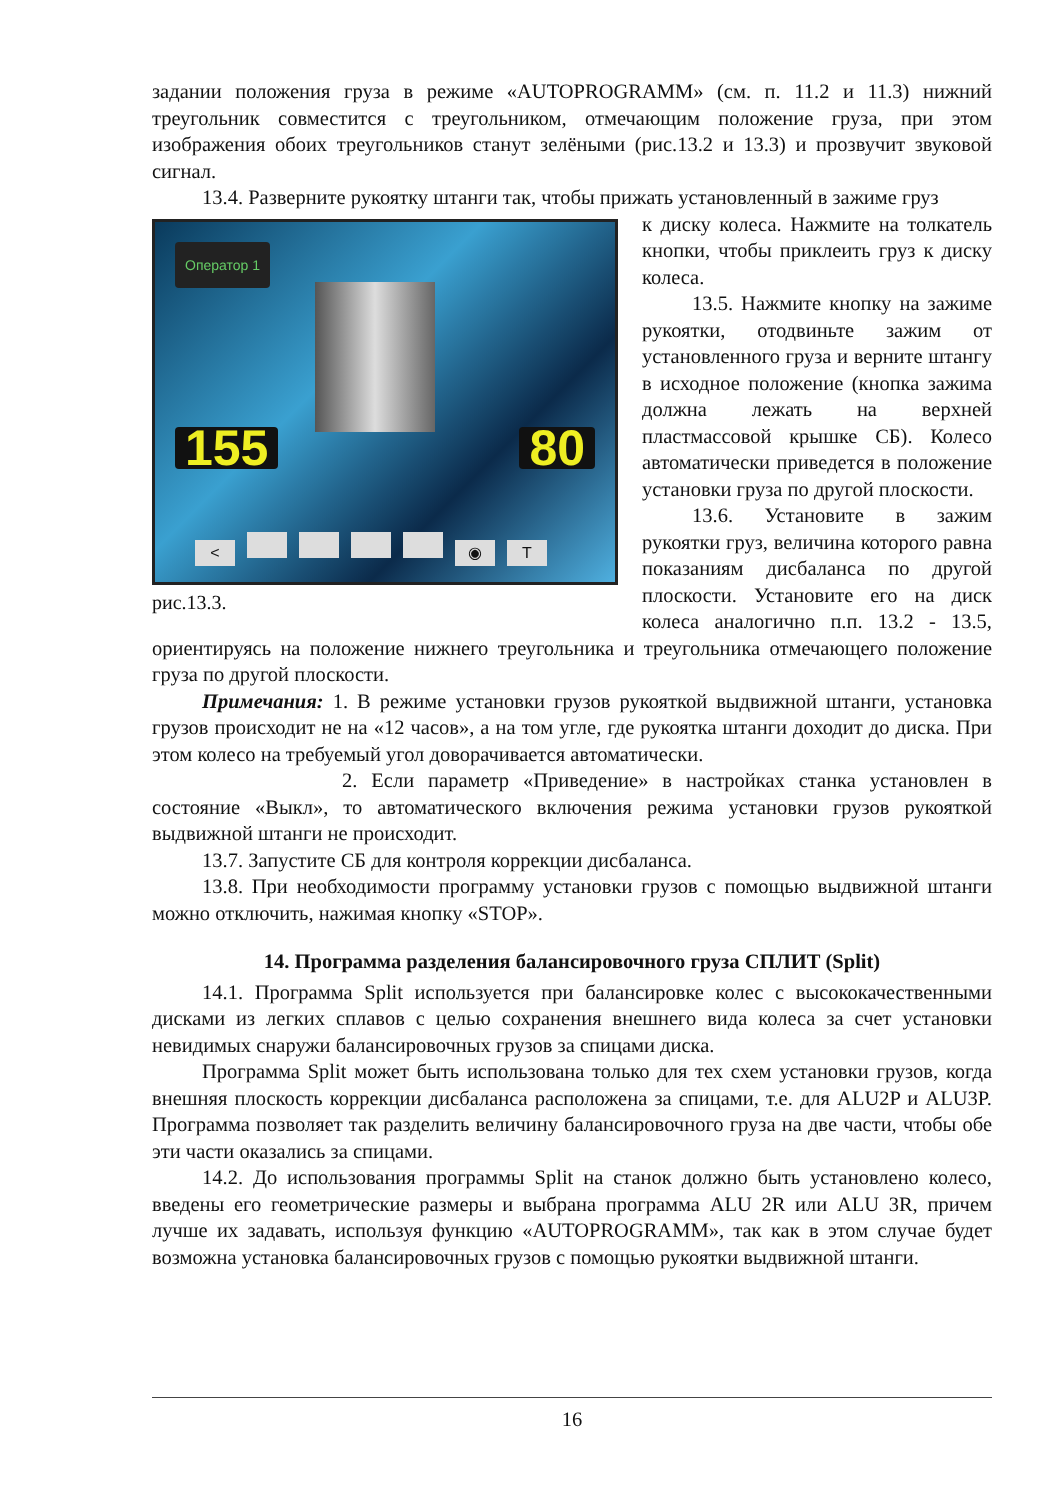задании положения груза в режиме «AUTOPROGRAMM» (см. п. 11.2 и 11.3) нижний треугольник совместится с треугольником, отмечающим положение груза, при этом изображения обоих треугольников станут зелёными (рис.13.2 и 13.3) и прозвучит звуковой сигнал.
13.4. Разверните рукоятку штанги так, чтобы прижать установленный в зажиме груз
Оператор 1
155 80
< ◉ T
рис.13.3.
к диску колеса. Нажмите на толкатель кнопки, чтобы приклеить груз к диску колеса.
13.5. Нажмите кнопку на зажиме рукоятки, отодвиньте зажим от установленного груза и верните штангу в исходное положение (кнопка зажима должна лежать на верхней пластмассовой крышке СБ). Колесо автоматически приведется в положение установки груза по другой плоскости.
13.6. Установите в зажим рукоятки груз, величина которого равна показаниям дисбаланса по другой плоскости. Установите его на диск колеса аналогично п.п. 13.2 - 13.5, ориентируясь на положение нижнего треугольника и треугольника отмечающего положение груза по другой плоскости.
Примечания: 1. В режиме установки грузов рукояткой выдвижной штанги, установка грузов происходит не на «12 часов», а на том угле, где рукоятка штанги доходит до диска. При этом колесо на требуемый угол доворачивается автоматически.
2. Если параметр «Приведение» в настройках станка установлен в состояние «Выкл», то автоматического включения режима установки грузов рукояткой выдвижной штанги не происходит.
13.7. Запустите СБ для контроля коррекции дисбаланса.
13.8. При необходимости программу установки грузов с помощью выдвижной штанги можно отключить, нажимая кнопку «STOP».
14. Программа разделения балансировочного груза СПЛИТ (Split)
14.1. Программа Split используется при балансировке колес с высококачественными дисками из легких сплавов с целью сохранения внешнего вида колеса за счет установки невидимых снаружи балансировочных грузов за спицами диска.
Программа Split может быть использована только для тех схем установки грузов, когда внешняя плоскость коррекции дисбаланса расположена за спицами, т.е. для ALU2P и ALU3P. Программа позволяет так разделить величину балансировочного груза на две части, чтобы обе эти части оказались за спицами.
14.2. До использования программы Split на станок должно быть установлено колесо, введены его геометрические размеры и выбрана программа ALU 2R или ALU 3R, причем лучше их задавать, используя функцию «AUTOPROGRAMM», так как в этом случае будет возможна установка балансировочных грузов с помощью рукоятки выдвижной штанги.
16